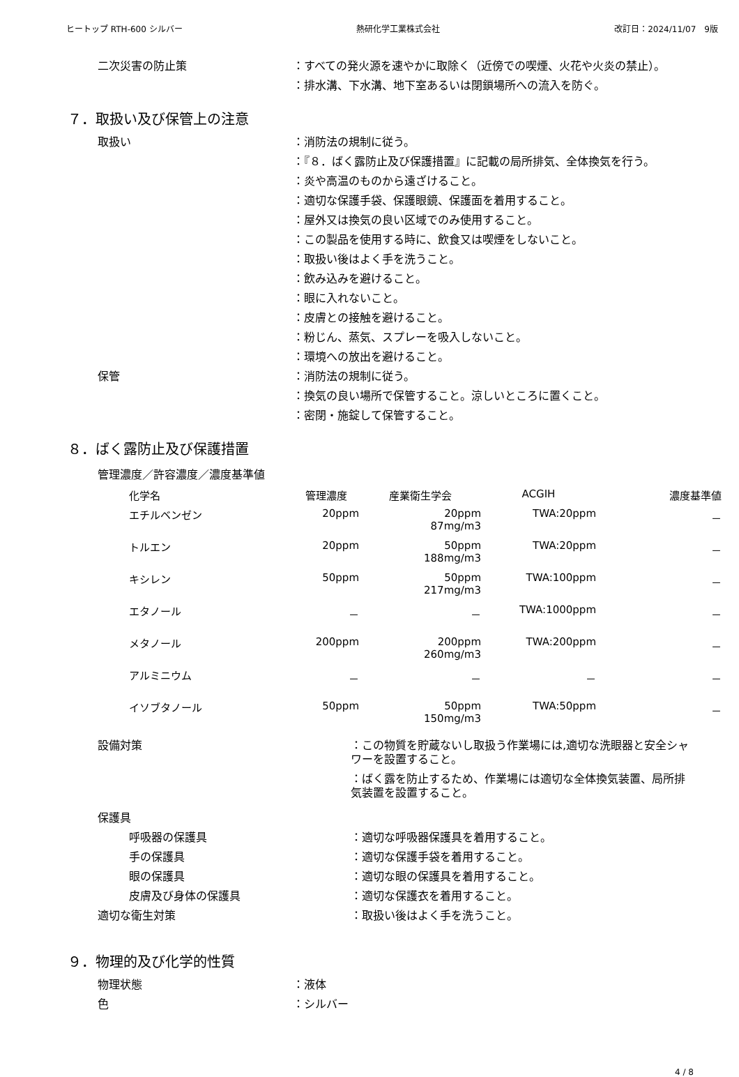ヒートップ RTH-600 シルバー 熱研化学工業株式会社 改訂日：2024/11/07　9版
二次災害の防止策 ：すべての発火源を速やかに取除く（近傍での喫煙、火花や火炎の禁止）。
：排水溝、下水溝、地下室あるいは閉鎖場所への流入を防ぐ。
７．取扱い及び保管上の注意
取扱い ：消防法の規制に従う。
：『８．ばく露防止及び保護措置』に記載の局所排気、全体換気を行う。
：炎や高温のものから遠ざけること。
：適切な保護手袋、保護眼鏡、保護面を着用すること。
：屋外又は換気の良い区域でのみ使用すること。
：この製品を使用する時に、飲食又は喫煙をしないこと。
：取扱い後はよく手を洗うこと。
：飲み込みを避けること。
：眼に入れないこと。
：皮膚との接触を避けること。
：粉じん、蒸気、スプレーを吸入しないこと。
：環境への放出を避けること。
保管 ：消防法の規制に従う。
：換気の良い場所で保管すること。涼しいところに置くこと。
：密閉・施錠して保管すること。
８．ばく露防止及び保護措置
管理濃度／許容濃度／濃度基準値
| 化学名 | 管理濃度 | 産業衛生学会 | ACGIH | 濃度基準値 |
| --- | --- | --- | --- | --- |
| エチルベンゼン | 20ppm | 20ppm 87mg/m3 | TWA:20ppm | － |
| トルエン | 20ppm | 50ppm 188mg/m3 | TWA:20ppm | － |
| キシレン | 50ppm | 50ppm 217mg/m3 | TWA:100ppm | － |
| エタノール | － | － | TWA:1000ppm | － |
| メタノール | 200ppm | 200ppm 260mg/m3 | TWA:200ppm | － |
| アルミニウム | － | － | － | － |
| イソブタノール | 50ppm | 50ppm 150mg/m3 | TWA:50ppm | － |
設備対策 ：この物質を貯蔵ないし取扱う作業場には,適切な洗眼器と安全シャワーを設置すること。
：ばく露を防止するため、作業場には適切な全体換気装置、局所排気装置を設置すること。
保護具
呼吸器の保護具 ：適切な呼吸器保護具を着用すること。
手の保護具 ：適切な保護手袋を着用すること。
眼の保護具 ：適切な眼の保護具を着用すること。
皮膚及び身体の保護具 ：適切な保護衣を着用すること。
適切な衛生対策 ：取扱い後はよく手を洗うこと。
９．物理的及び化学的性質
物理状態 ：液体
色 ：シルバー
4 / 8